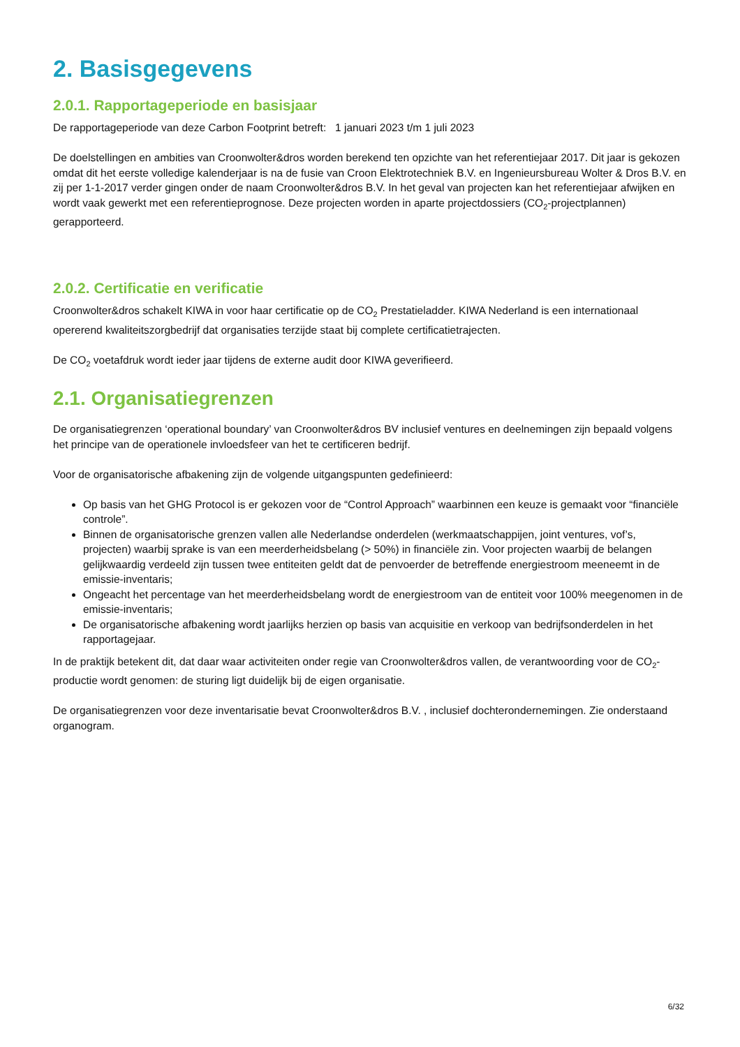2. Basisgegevens
2.0.1. Rapportageperiode en basisjaar
De rapportageperiode van deze Carbon Footprint betreft: 1 januari 2023 t/m 1 juli 2023
De doelstellingen en ambities van Croonwolter&dros worden berekend ten opzichte van het referentiejaar 2017. Dit jaar is gekozen omdat dit het eerste volledige kalenderjaar is na de fusie van Croon Elektrotechniek B.V. en Ingenieursbureau Wolter & Dros B.V. en zij per 1-1-2017 verder gingen onder de naam Croonwolter&dros B.V. In het geval van projecten kan het referentiejaar afwijken en wordt vaak gewerkt met een referentieprognose. Deze projecten worden in aparte projectdossiers (CO<sub>2</sub>-projectplannen) gerapporteerd.
2.0.2. Certificatie en verificatie
Croonwolter&dros schakelt KIWA in voor haar certificatie op de CO<sub>2</sub> Prestatieladder. KIWA Nederland is een internationaal opererend kwaliteitszorgbedrijf dat organisaties terzijde staat bij complete certificatietrajecten.
De CO<sub>2</sub> voetafdruk wordt ieder jaar tijdens de externe audit door KIWA geverifieerd.
2.1. Organisatiegrenzen
De organisatiegrenzen ‘operational boundary’ van Croonwolter&dros BV inclusief ventures en deelnemingen zijn bepaald volgens het principe van de operationele invloedsfeer van het te certificeren bedrijf.
Voor de organisatorische afbakening zijn de volgende uitgangspunten gedefinieerd:
Op basis van het GHG Protocol is er gekozen voor de “Control Approach” waarbinnen een keuze is gemaakt voor “financiële controle”.
Binnen de organisatorische grenzen vallen alle Nederlandse onderdelen (werkmaatschappijen, joint ventures, vof’s, projecten) waarbij sprake is van een meerderheidsbelang (> 50%) in financiële zin. Voor projecten waarbij de belangen gelijkwaardig verdeeld zijn tussen twee entiteiten geldt dat de penvoerder de betreffende energiestroom meeneemt in de emissie-inventaris;
Ongeacht het percentage van het meerderheidsbelang wordt de energiestroom van de entiteit voor 100% meegenomen in de emissie-inventaris;
De organisatorische afbakening wordt jaarlijks herzien op basis van acquisitie en verkoop van bedrijfsonderdelen in het rapportagejaar.
In de praktijk betekent dit, dat daar waar activiteiten onder regie van Croonwolter&dros vallen, de verantwoording voor de CO<sub>2</sub>-productie wordt genomen: de sturing ligt duidelijk bij de eigen organisatie.
De organisatiegrenzen voor deze inventarisatie bevat Croonwolter&dros B.V. , inclusief dochterondernemingen. Zie onderstaand organogram.
6/32